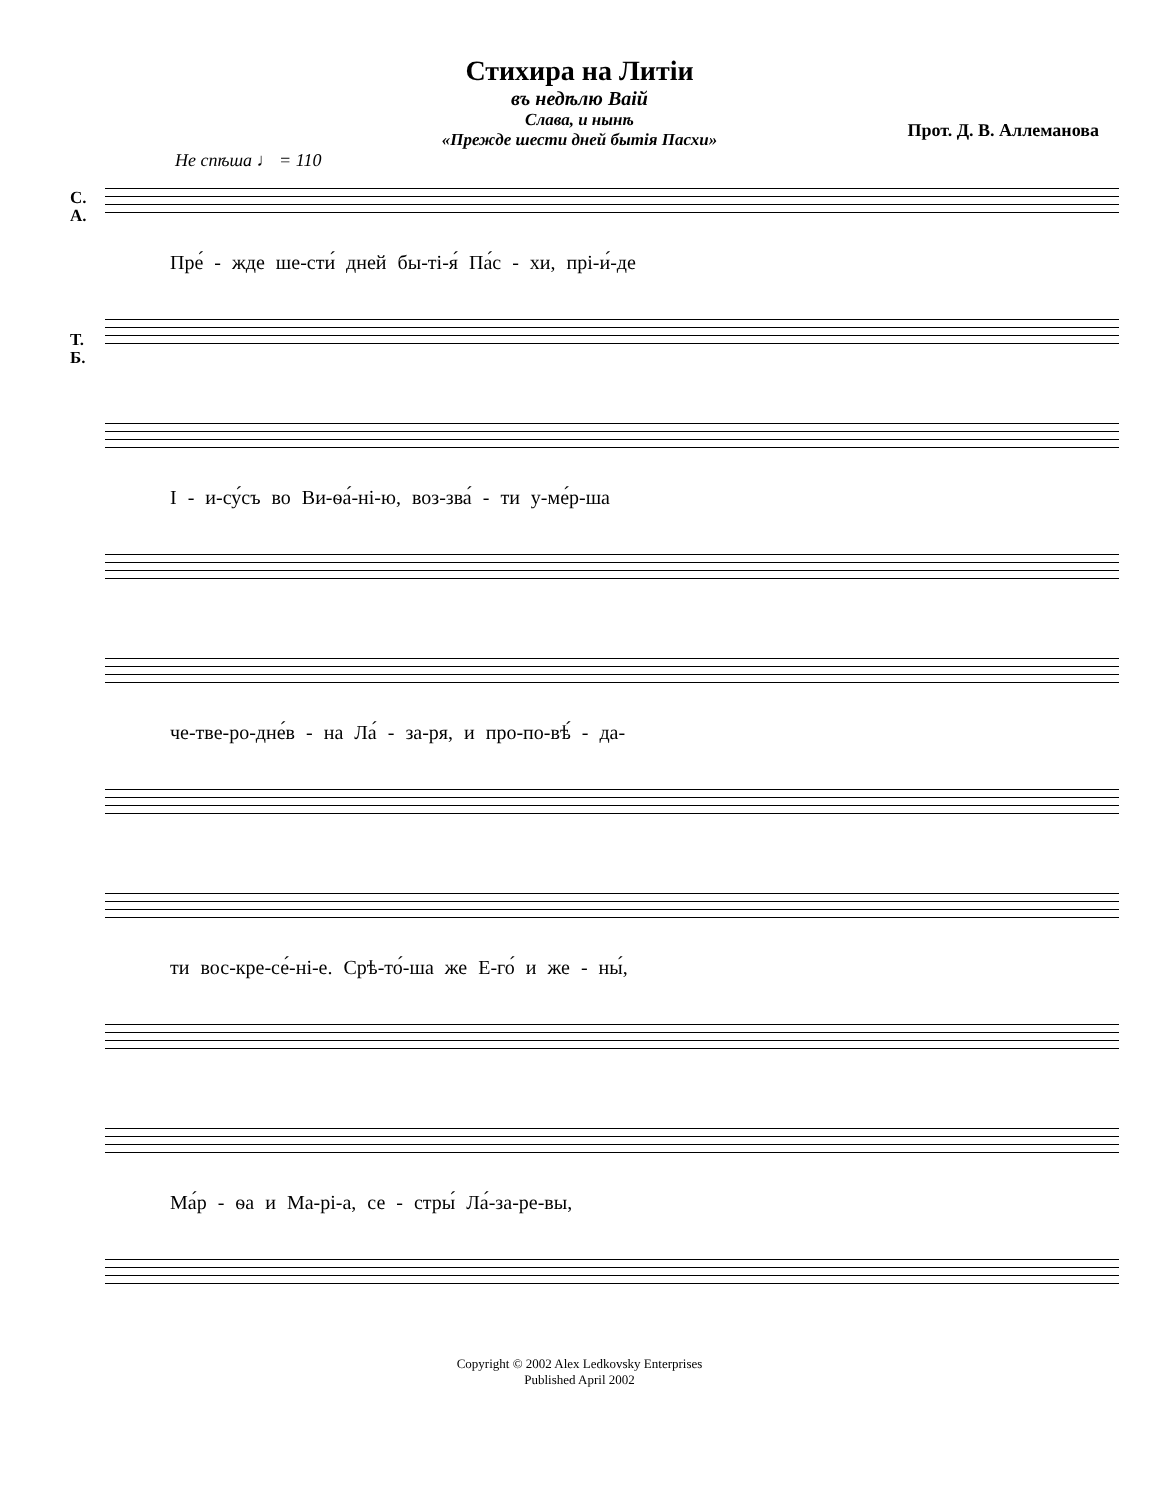Стихира на Литіи
въ недѣлю Ваій
Слава, и нынѣ
«Прежде шести дней бытія Пасхи»
Прот. Д. В. Аллеманова
Не спѣша ♩ = 110
С.
А.
Пре́ - жде ше-сти́ дней бы-ті-я́ Па́с - хи, прі-и́-де
Т.
Б.
І - и-су́съ во Ви-ѳа́-ні-ю, воз-зва́ - ти у-ме́р-ша
че-тве-ро-дне́в - на Ла́ - за-ря, и про-по-вѣ́ - да-
ти вос-кре-се́-ні-е. Срѣ-то́-ша же Е-го́ и же - ны́,
Ма́р - ѳа и Ма-рі-а, се - стры́ Ла́-за-ре-вы,
Copyright © 2002 Alex Ledkovsky Enterprises
Published April 2002